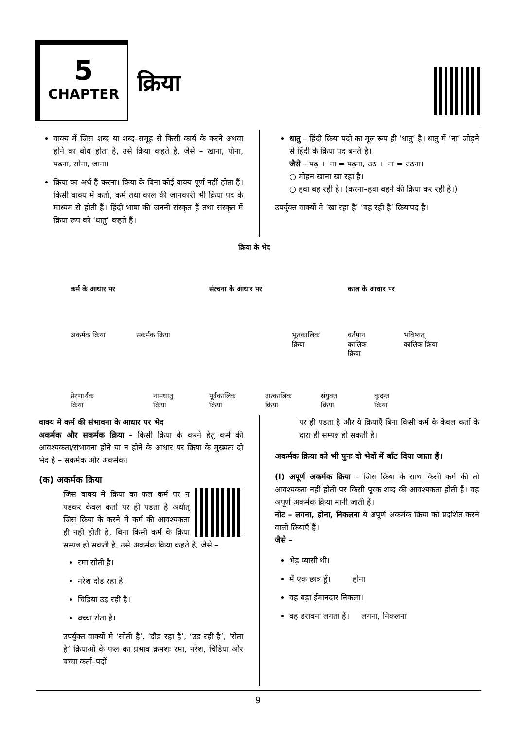5
CHAPTER
क्रिया
वाक्य में जिस शब्द या शब्द–समूह से किसी कार्य के करने अथवा होने का बोध होता है, उसे क्रिया कहते है, जैसे – खाना, पीना, पढना, सोना, जाना।
क्रिया का अर्थ हैं करना। क्रिया के बिना कोई वाक्य पूर्ण नहीं होता हैं। किसी वाक्य में कर्ता, कर्म तथा काल की जानकारी भी क्रिया पद के माध्यम से होती हैं। हिंदी भाषा की जननी संस्कृत हैं तथा संस्कृत में क्रिया रूप को ‘धातु’ कहते हैं।
धातु – हिंदी क्रिया पदो का मूल रूप ही ‘धातु’ है। धातु में ‘ना’ जोड़ने से हिंदी के क्रिया पद बनते है।
जैसे – पढ़ + ना = पढ़ना, उठ + ना = उठना।
○ मोहन खाना खा रहा है।
○ हवा बह रही है। (करना–हवा बहने की क्रिया कर रही है।)
उपर्युक्त वाक्यों मे ‘खा रहा है’ ‘बह रही है’ क्रियापद है।
क्रिया के भेद
कर्म के आधार पर संरचना के आधार पर काल के आधार पर
अकर्मक क्रिया सकर्मक क्रिया
भूतकालिक
क्रिया
वर्तमान
कालिक
क्रिया
भविष्यत्
कालिक क्रिया
प्रेरणार्थक
क्रिया
नामधातु
क्रिया
पूर्वकालिक
क्रिया
तात्कालिक
क्रिया
संयुक्त
क्रिया
कृदन्त
क्रिया
वाक्य मे कर्म की संभावना के आधार पर भेद
अकर्मक और सकर्मक क्रिया – किसी क्रिया के करने हेतु कर्म की आवश्यकता/संभावना होने या न होने के आधार पर क्रिया के मुख्यतः दो भेद है – सकर्मक और अकर्मक।
(क) अकर्मक क्रिया
जिस वाक्य मे क्रिया का फल कर्म पर न पडकर केवल कर्ता पर ही पडता है अर्थात् जिस क्रिया के करने मे कर्म की आवश्यकता ही नही होती है, बिना किसी कर्म के क्रिया सम्पन्न हो सकती है, उसे अकर्मक क्रिया कहते है, जैसे –
रमा सोती है।
नरेश दौड रहा है।
चिड़िया उड़ रही है।
बच्चा रोता है।
उपर्युक्त वाक्यों मे ‘सोती है’, ‘दौड रहा है’, ‘उड रही है’, ‘रोता है’ क्रियाओं के फल का प्रभाव क्रमशः रमा, नरेश, चिडिया और बच्चा कर्ता–पदों
पर ही पडता है और ये क्रियाएँ बिना किसी कर्म के केवल कर्ता के द्वारा ही सम्पन्न हो सकती है।
अकर्मक क्रिया को भी पुनः दो भेदों में बाँट दिया जाता हैं।
(i) अपूर्ण अकर्मक क्रिया – जिस क्रिया के साथ किसी कर्म की तो आवश्यकता नहीं होती पर किसी पूरक शब्द की आवश्यकता होती हैं। वह अपूर्ण अकर्मक क्रिया मानी जाती हैं।
नोट – लगना, होना, निकलना ये अपूर्ण अकर्मक क्रिया को प्रदर्शित करने वाली क्रियाएँ हैं।
जैसे –
भेड़ प्यासी थी।
मैं एक छात्र हूँ। होना
वह बड़ा ईमानदार निकला।
वह डरावना लगता हैं। लगना, निकलना
9